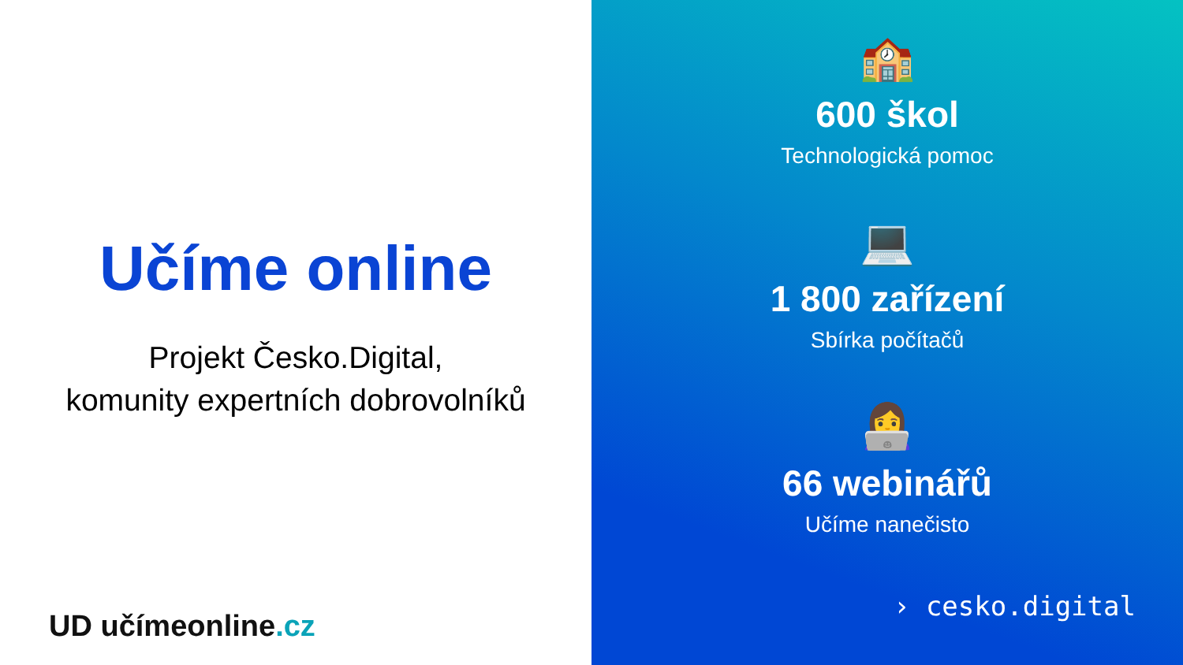Učíme online
Projekt Česko.Digital,
komunity expertních dobrovolníků
UD učímeonline.cz
🏫
600 škol
Technologická pomoc
💻
1 800 zařízení
Sbírka počítačů
👩‍💻
66 webinářů
Učíme nanečisto
› cesko.digital